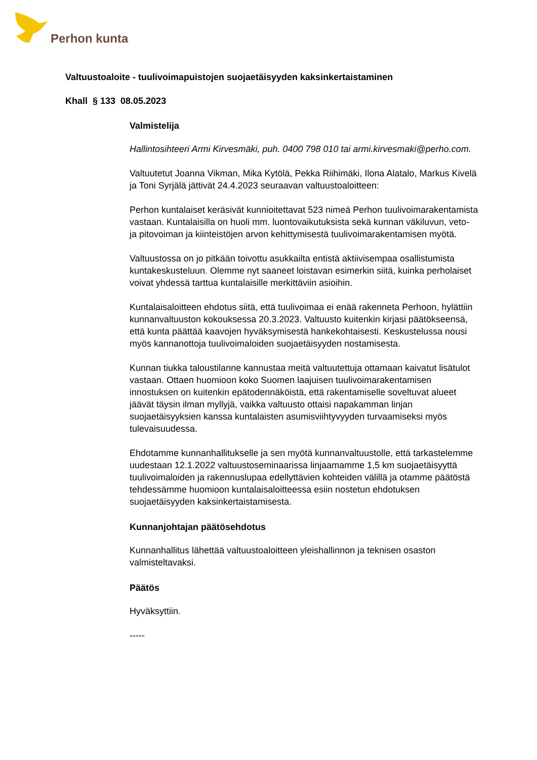Perhon kunta
Valtuustoaloite - tuulivoimapuistojen suojaetäisyyden kaksinkertaistaminen
Khall § 133 08.05.2023
Valmistelija
Hallintosihteeri Armi Kirvesmäki, puh. 0400 798 010 tai armi.kirvesmaki@perho.com.
Valtuutetut Joanna Vikman, Mika Kytölä, Pekka Riihimäki, Ilona Alatalo, Markus Kivelä ja Toni Syrjälä jättivät 24.4.2023 seuraavan valtuustoaloitteen:
Perhon kuntalaiset keräsivät kunnioitettavat 523 nimeä Perhon tuulivoimarakentamista vastaan. Kuntalaisilla on huoli mm. luontovaikutuksista sekä kunnan väkiluvun, veto- ja pitovoiman ja kiinteistöjen arvon kehittymisestä tuulivoimarakentamisen myötä.
Valtuustossa on jo pitkään toivottu asukkailta entistä aktiivisempaa osallistumista kuntakeskusteluun. Olemme nyt saaneet loistavan esimerkin siitä, kuinka perholaiset voivat yhdessä tarttua kuntalaisille merkittäviin asioihin.
Kuntalaisaloitteen ehdotus siitä, että tuulivoimaa ei enää rakenneta Perhoon, hylättiin kunnanvaltuuston kokouksessa 20.3.2023. Valtuusto kuitenkin kirjasi päätökseensä, että kunta päättää kaavojen hyväksymisestä hankekohtaisesti. Keskustelussa nousi myös kannanottoja tuulivoimaloiden suojaetäisyyden nostamisesta.
Kunnan tiukka taloustilanne kannustaa meitä valtuutettuja ottamaan kaivatut lisätulot vastaan. Ottaen huomioon koko Suomen laajuisen tuulivoimarakentamisen innostuksen on kuitenkin epätodennäköistä, että rakentamiselle soveltuvat alueet jäävät täysin ilman myllyjä, vaikka valtuusto ottaisi napakamman linjan suojaetäisyyksien kanssa kuntalaisten asumisviihtyvyyden turvaamiseksi myös tulevaisuudessa.
Ehdotamme kunnanhallitukselle ja sen myötä kunnanvaltuustolle, että tarkastelemme uudestaan 12.1.2022 valtuustoseminaarissa linjaamamme 1,5 km suojaetäisyyttä tuulivoimaloiden ja rakennuslupaa edellyttävien kohteiden välillä ja otamme päätöstä tehdessämme huomioon kuntalaisaloitteessa esiin nostetun ehdotuksen suojaetäisyyden kaksinkertaistamisesta.
Kunnanjohtajan päätösehdotus
Kunnanhallitus lähettää valtuustoaloitteen yleishallinnon ja teknisen osaston valmisteltavaksi.
Päätös
Hyväksyttiin.
-----